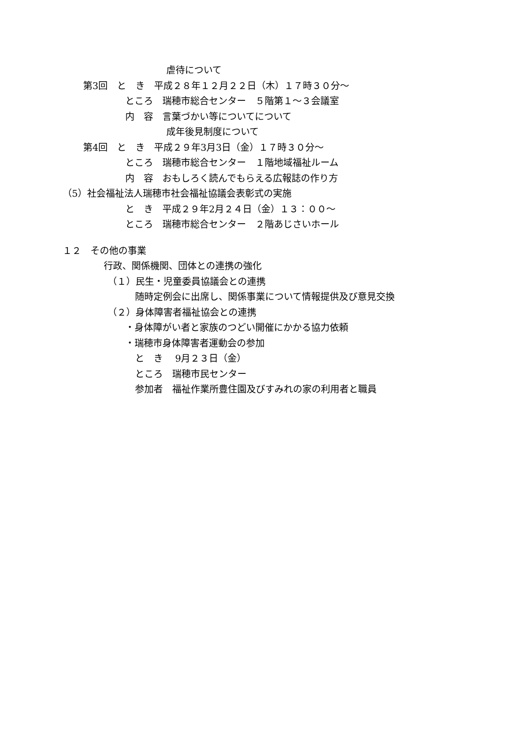虐待について
第3回　と　き　平成２８年１２月２２日（木）１７時３０分～
ところ　瑞穂市総合センター　５階第１～３会議室
内　容　言葉づかい等についてについて
成年後見制度について
第4回　と　き　平成２９年3月3日（金）１７時３０分～
ところ　瑞穂市総合センター　１階地域福祉ルーム
内　容　おもしろく読んでもらえる広報誌の作り方
（5）社会福祉法人瑞穂市社会福祉協議会表彰式の実施
と　き　平成２９年2月２４日（金）１３：００～
ところ　瑞穂市総合センター　２階あじさいホール
１２　その他の事業
行政、関係機関、団体との連携の強化
（１）民生・児童委員協議会との連携
随時定例会に出席し、関係事業について情報提供及び意見交換
（２）身体障害者福祉協会との連携
・身体障がい者と家族のつどい開催にかかる協力依頼
・瑞穂市身体障害者運動会の参加
と　き　 9月２３日（金）
ところ　瑞穂市民センター
参加者　福祉作業所豊住園及びすみれの家の利用者と職員